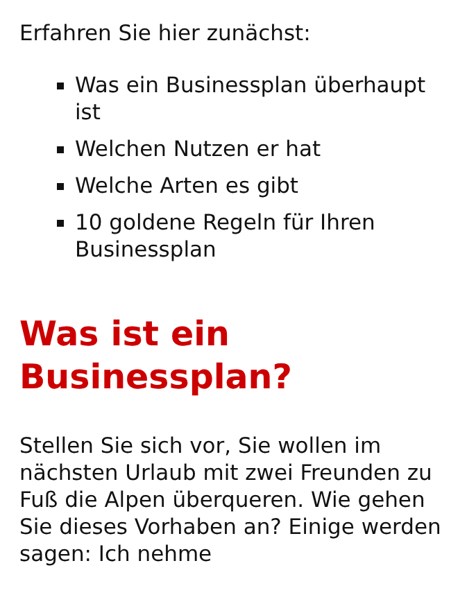Erfahren Sie hier zunächst:
Was ein Businessplan überhaupt ist
Welchen Nutzen er hat
Welche Arten es gibt
10 goldene Regeln für Ihren Businessplan
Was ist ein Businessplan?
Stellen Sie sich vor, Sie wollen im nächsten Urlaub mit zwei Freunden zu Fuß die Alpen überqueren. Wie gehen Sie dieses Vorhaben an? Einige werden sagen: Ich nehme